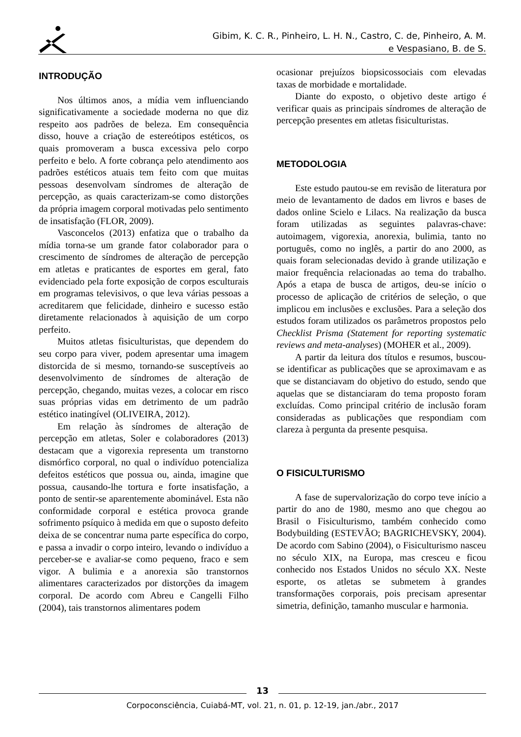Gibim, K. C. R., Pinheiro, L. H. N., Castro, C. de, Pinheiro, A. M.
e Vespasiano, B. de S.
INTRODUÇÃO
Nos últimos anos, a mídia vem influenciando significativamente a sociedade moderna no que diz respeito aos padrões de beleza. Em consequência disso, houve a criação de estereótipos estéticos, os quais promoveram a busca excessiva pelo corpo perfeito e belo. A forte cobrança pelo atendimento aos padrões estéticos atuais tem feito com que muitas pessoas desenvolvam síndromes de alteração de percepção, as quais caracterizam-se como distorções da própria imagem corporal motivadas pelo sentimento de insatisfação (FLOR, 2009).
Vasconcelos (2013) enfatiza que o trabalho da mídia torna-se um grande fator colaborador para o crescimento de síndromes de alteração de percepção em atletas e praticantes de esportes em geral, fato evidenciado pela forte exposição de corpos esculturais em programas televisivos, o que leva várias pessoas a acreditarem que felicidade, dinheiro e sucesso estão diretamente relacionados à aquisição de um corpo perfeito.
Muitos atletas fisiculturistas, que dependem do seu corpo para viver, podem apresentar uma imagem distorcida de si mesmo, tornando-se susceptíveis ao desenvolvimento de síndromes de alteração de percepção, chegando, muitas vezes, a colocar em risco suas próprias vidas em detrimento de um padrão estético inatingível (OLIVEIRA, 2012).
Em relação às síndromes de alteração de percepção em atletas, Soler e colaboradores (2013) destacam que a vigorexia representa um transtorno dismórfico corporal, no qual o indivíduo potencializa defeitos estéticos que possua ou, ainda, imagine que possua, causando-lhe tortura e forte insatisfação, a ponto de sentir-se aparentemente abominável. Esta não conformidade corporal e estética provoca grande sofrimento psíquico à medida em que o suposto defeito deixa de se concentrar numa parte específica do corpo, e passa a invadir o corpo inteiro, levando o indivíduo a perceber-se e avaliar-se como pequeno, fraco e sem vigor. A bulimia e a anorexia são transtornos alimentares caracterizados por distorções da imagem corporal. De acordo com Abreu e Cangelli Filho (2004), tais transtornos alimentares podem
ocasionar prejuízos biopsicossociais com elevadas taxas de morbidade e mortalidade.
Diante do exposto, o objetivo deste artigo é verificar quais as principais síndromes de alteração de percepção presentes em atletas fisiculturistas.
METODOLOGIA
Este estudo pautou-se em revisão de literatura por meio de levantamento de dados em livros e bases de dados online Scielo e Lilacs. Na realização da busca foram utilizadas as seguintes palavras-chave: autoimagem, vigorexia, anorexia, bulimia, tanto no português, como no inglês, a partir do ano 2000, as quais foram selecionadas devido à grande utilização e maior frequência relacionadas ao tema do trabalho. Após a etapa de busca de artigos, deu-se início o processo de aplicação de critérios de seleção, o que implicou em inclusões e exclusões. Para a seleção dos estudos foram utilizados os parâmetros propostos pelo Checklist Prisma (Statement for reporting systematic reviews and meta-analyses) (MOHER et al., 2009).
A partir da leitura dos títulos e resumos, buscou-se identificar as publicações que se aproximavam e as que se distanciavam do objetivo do estudo, sendo que aquelas que se distanciaram do tema proposto foram excluídas. Como principal critério de inclusão foram consideradas as publicações que respondiam com clareza à pergunta da presente pesquisa.
O FISICULTURISMO
A fase de supervalorização do corpo teve início a partir do ano de 1980, mesmo ano que chegou ao Brasil o Fisiculturismo, também conhecido como Bodybuilding (ESTEVÃO; BAGRICHEVSKY, 2004). De acordo com Sabino (2004), o Fisiculturismo nasceu no século XIX, na Europa, mas cresceu e ficou conhecido nos Estados Unidos no século XX. Neste esporte, os atletas se submetem à grandes transformações corporais, pois precisam apresentar simetria, definição, tamanho muscular e harmonia.
13
Corpoconsciência, Cuiabá-MT, vol. 21, n. 01, p. 12-19, jan./abr., 2017